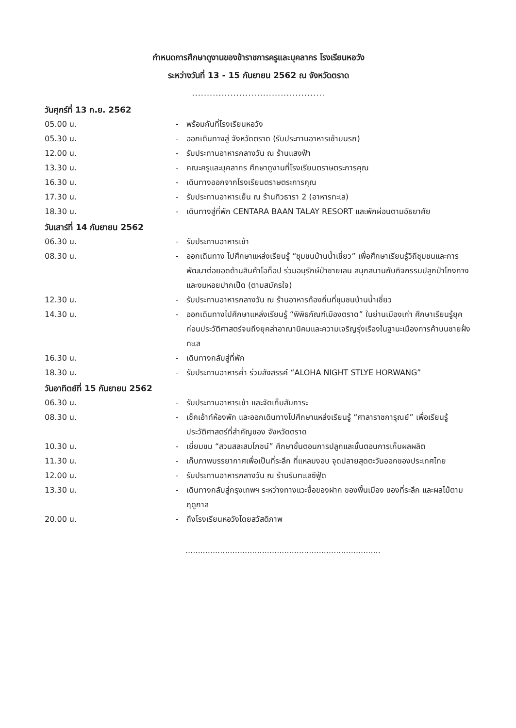กำหนดการศึกษาดูงานของข้าราชการครูและบุคลากร โรงเรียนหอวัง
ระหว่างวันที่ 13 - 15 กันยายน 2562 ณ จังหวัดตราด
.............................................
วันศุกร์ที่ 13 ก.ย. 2562
05.00 น. - พร้อมกันที่โรงเรียนหอวัง
05.30 น. - ออกเดินทางสู่ จังหวัดตราด (รับประทานอาหารเช้าบนรถ)
12.00 น. - รับประทานอาหารกลางวัน ณ ร้านแสงฟ้า
13.30 น. - คณะครูและบุคลากร ศึกษาดูงานที่โรงเรียนตราษตระการคุณ
16.30 น. - เดินทางออกจากโรงเรียนตราษตระการคุณ
17.30 น. - รับประทานอาหารเย็น ณ ร้านทิวธารา 2 (อาหารทะเล)
18.30 น. - เดินทางสู่ที่พัก CENTARA BAAN TALAY RESORT และพักผ่อนตามอัธยาศัย
วันเสาร์ที่ 14 กันยายน 2562
06.30 น. - รับประทานอาหารเช้า
08.30 น. - ออกเดินทาง ไปศึกษาแหล่งเรียนรู้ “ชุมชนบ้านน้ำเชี่ยว” เพื่อศึกษาเรียนรู้วิถีชุมชนและการพัฒนาต่อยอดด้านสินค้าโอท็อป ร่วมอนุรักษ์ป่าชายเลน สนุกสนานกับกิจกรรมปลูกป่าโกงกางและงมหอยปากเป็ด (ตามสมัครใจ)
12.30 น. - รับประทานอาหารกลางวัน ณ ร้านอาหารท้องถิ่นที่ชุมชนบ้านน้ำเชี่ยว
14.30 น. - ออกเดินทางไปศึกษาแหล่งเรียนรู้ “พิพิธภัณฑ์เมืองตราด” ในย่านเมืองเก่า ศึกษาเรียนรู้ยุคก่อนประวัติศาสตร์จนถึงยุคล่าอาณานิคมและความเจริญรุ่งเรืองในฐานะเมืองการค้าบนชายฝั่งทะเล
16.30 น. - เดินทางกลับสู่ที่พัก
18.30 น. - รับประทานอาหารค่ำ ร่วมสังสรรค์ “ALOHA NIGHT STLYE HORWANG”
วันอาทิตย์ที่ 15 กันยายน 2562
06.30 น. - รับประทานอาหารเช้า และจัดเก็บสัมภาระ
08.30 น. - เช็คเอ้าท์ห้องพัก และออกเดินทางไปศึกษาแหล่งเรียนรู้ “ศาลาราชการุณย์” เพื่อเรียนรู้ประวัติศาสตร์ที่สำคัญของ จังหวัดตราด
10.30 น. - เยี่ยมชม “สวนสละสมโภชน์” ศึกษาขั้นตอนการปลูกและขั้นตอนการเก็บผลผลิต
11.30 น. - เก็บภาพบรรยากาศเพื่อเป็นที่ระลึก ที่แหลมงอบ จุดปลายสุดตะวันออกของประเทศไทย
12.00 น. - รับประทานอาหารกลางวัน ณ ร้านริมทะเลซีฟู้ด
13.30 น. - เดินทางกลับสู่กรุงเทพฯ ระหว่างทางแวะซื้อของฝาก ของพื้นเมือง ของที่ระลึก และผลไม้ตามฤดูกาล
20.00 น. - ถึงโรงเรียนหอวังโดยสวัสดิภาพ
...............................................................................